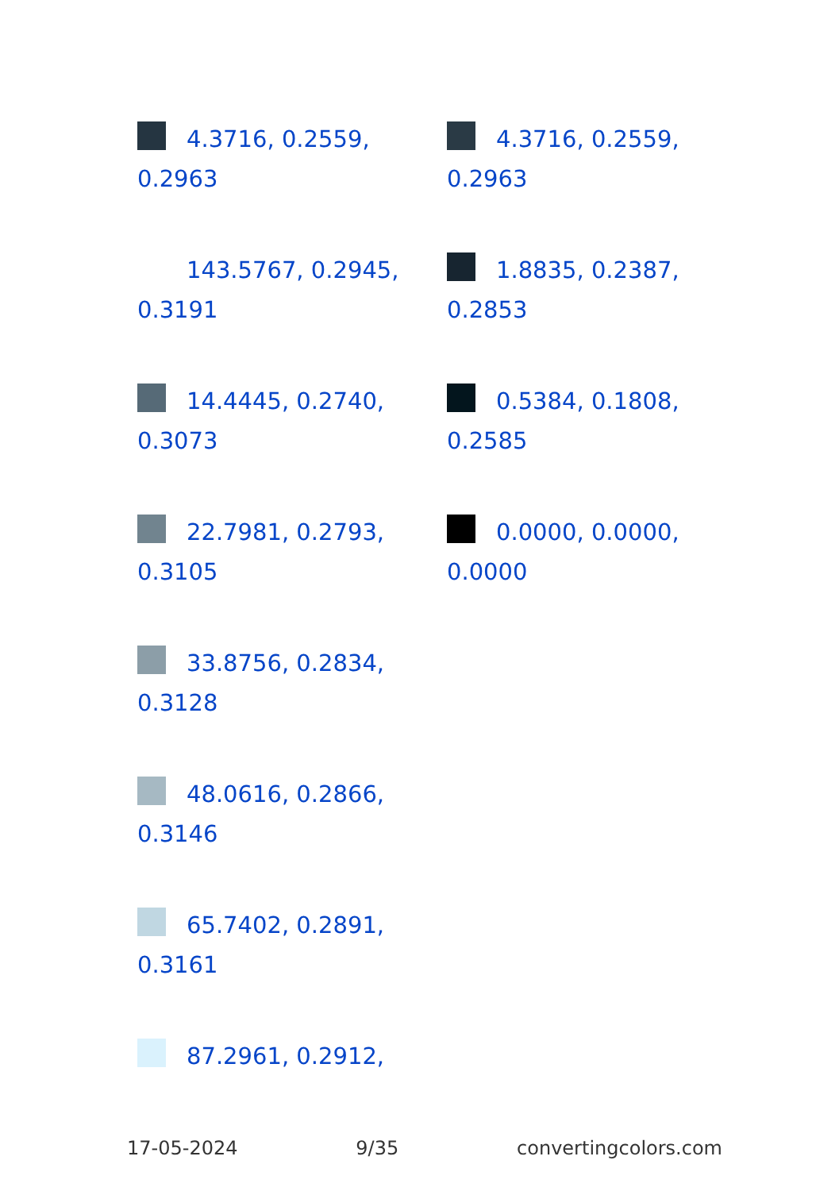4.3716, 0.2559,
0.2963
143.5767, 0.2945,
0.3191
14.4445, 0.2740,
0.3073
22.7981, 0.2793,
0.3105
33.8756, 0.2834,
0.3128
48.0616, 0.2866,
0.3146
65.7402, 0.2891,
0.3161
87.2961, 0.2912,
4.3716, 0.2559,
0.2963
1.8835, 0.2387,
0.2853
0.5384, 0.1808,
0.2585
0.0000, 0.0000,
0.0000
17-05-2024 9/35 convertingcolors.com